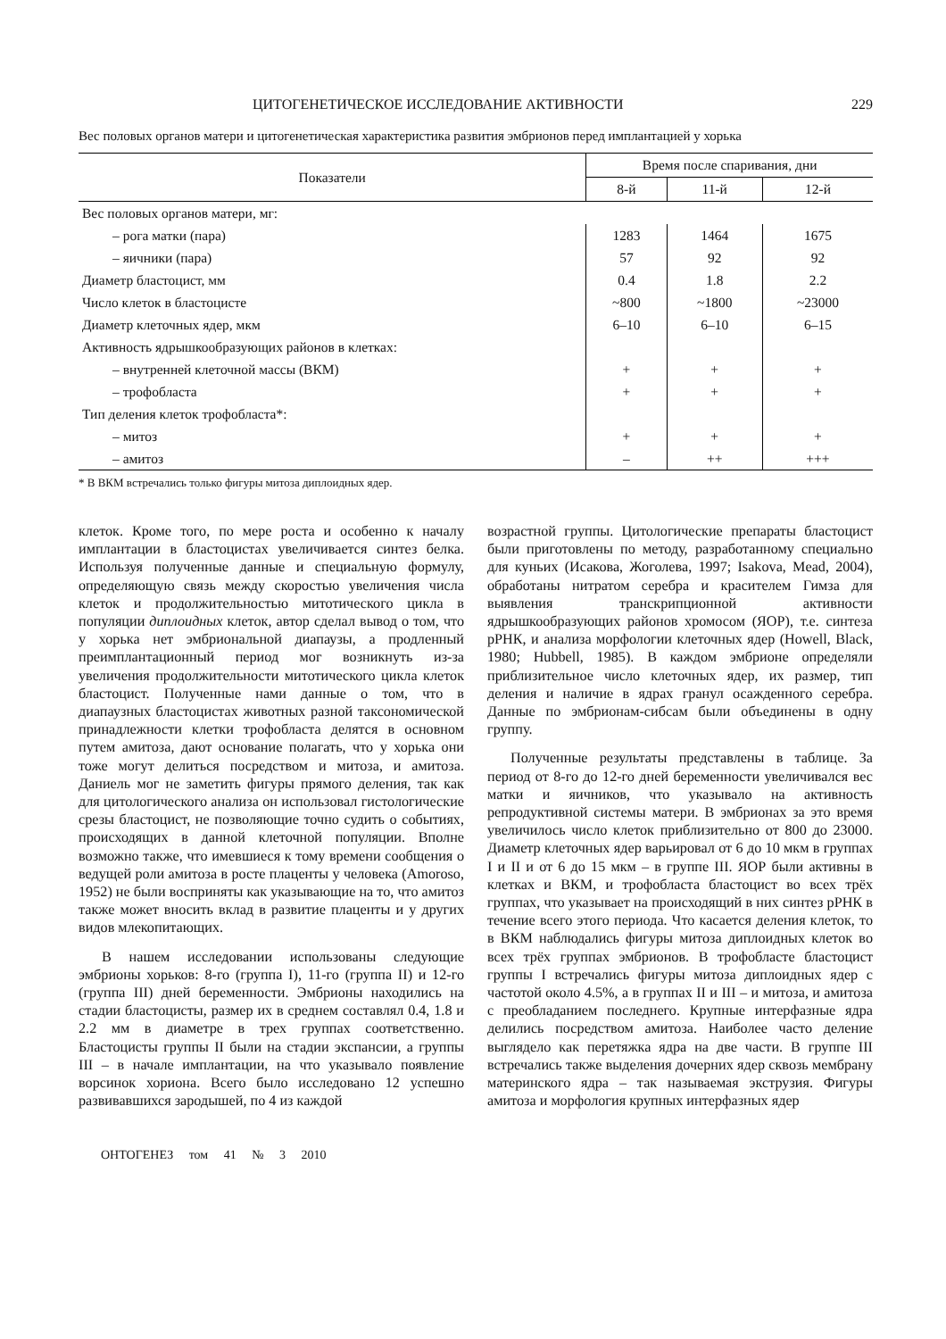ЦИТОГЕНЕТИЧЕСКОЕ ИССЛЕДОВАНИЕ АКТИВНОСТИ 229
Вес половых органов матери и цитогенетическая характеристика развития эмбрионов перед имплантацией у хорька
| Показатели | Время после спаривания, дни | | |
| --- | --- | --- | --- |
| | 8-й | 11-й | 12-й |
| Вес половых органов матери, мг: | | | |
| – рога матки (пара) | 1283 | 1464 | 1675 |
| – яичники (пара) | 57 | 92 | 92 |
| Диаметр бластоцист, мм | 0.4 | 1.8 | 2.2 |
| Число клеток в бластоцисте | ~800 | ~1800 | ~23000 |
| Диаметр клеточных ядер, мкм | 6–10 | 6–10 | 6–15 |
| Активность ядрышкообразующих районов в клетках: | | | |
| – внутренней клеточной массы (ВКМ) | + | + | + |
| – трофобласта | + | + | + |
| Тип деления клеток трофобласта*: | | | |
| – митоз | + | + | + |
| – амитоз | – | ++ | +++ |
* В ВКМ встречались только фигуры митоза диплоидных ядер.
клеток. Кроме того, по мере роста и особенно к началу имплантации в бластоцистах увеличивается синтез белка. Используя полученные данные и специальную формулу, определяющую связь между скоростью увеличения числа клеток и продолжительностью митотического цикла в популяции диплоидных клеток, автор сделал вывод о том, что у хорька нет эмбриональной диапаузы, а продленный преимплантационный период мог возникнуть из-за увеличения продолжительности митотического цикла клеток бластоцист. Полученные нами данные о том, что в диапаузных бластоцистах животных разной таксономической принадлежности клетки трофобласта делятся в основном путем амитоза, дают основание полагать, что у хорька они тоже могут делиться посредством и митоза, и амитоза. Даниель мог не заметить фигуры прямого деления, так как для цитологического анализа он использовал гистологические срезы бластоцист, не позволяющие точно судить о событиях, происходящих в данной клеточной популяции. Вполне возможно также, что имевшиеся к тому времени сообщения о ведущей роли амитоза в росте плаценты у человека (Amoroso, 1952) не были восприняты как указывающие на то, что амитоз также может вносить вклад в развитие плаценты и у других видов млекопитающих.
В нашем исследовании использованы следующие эмбрионы хорьков: 8-го (группа I), 11-го (группа II) и 12-го (группа III) дней беременности. Эмбрионы находились на стадии бластоцисты, размер их в среднем составлял 0.4, 1.8 и 2.2 мм в диаметре в трех группах соответственно. Бластоцисты группы II были на стадии экспансии, а группы III – в начале имплантации, на что указывало появление ворсинок хориона. Всего было исследовано 12 успешно развивавшихся зародышей, по 4 из каждой
возрастной группы. Цитологические препараты бластоцист были приготовлены по методу, разработанному специально для куньих (Исакова, Жоголева, 1997; Isakova, Mead, 2004), обработаны нитратом серебра и красителем Гимза для выявления транскрипционной активности ядрышкообразующих районов хромосом (ЯОР), т.е. синтеза рРНК, и анализа морфологии клеточных ядер (Howell, Black, 1980; Hubbell, 1985). В каждом эмбрионе определяли приблизительное число клеточных ядер, их размер, тип деления и наличие в ядрах гранул осажденного серебра. Данные по эмбрионам-сибсам были объединены в одну группу.
Полученные результаты представлены в таблице. За период от 8-го до 12-го дней беременности увеличивался вес матки и яичников, что указывало на активность репродуктивной системы матери. В эмбрионах за это время увеличилось число клеток приблизительно от 800 до 23000. Диаметр клеточных ядер варьировал от 6 до 10 мкм в группах I и II и от 6 до 15 мкм – в группе III. ЯОР были активны в клетках и ВКМ, и трофобласта бластоцист во всех трёх группах, что указывает на происходящий в них синтез рРНК в течение всего этого периода. Что касается деления клеток, то в ВКМ наблюдались фигуры митоза диплоидных клеток во всех трёх группах эмбрионов. В трофобласте бластоцист группы I встречались фигуры митоза диплоидных ядер с частотой около 4.5%, а в группах II и III – и митоза, и амитоза с преобладанием последнего. Крупные интерфазные ядра делились посредством амитоза. Наиболее часто деление выглядело как перетяжка ядра на две части. В группе III встречались также выделения дочерних ядер сквозь мембрану материнского ядра – так называемая экструзия. Фигуры амитоза и морфология крупных интерфазных ядер
ОНТОГЕНЕЗ том 41 № 3 2010